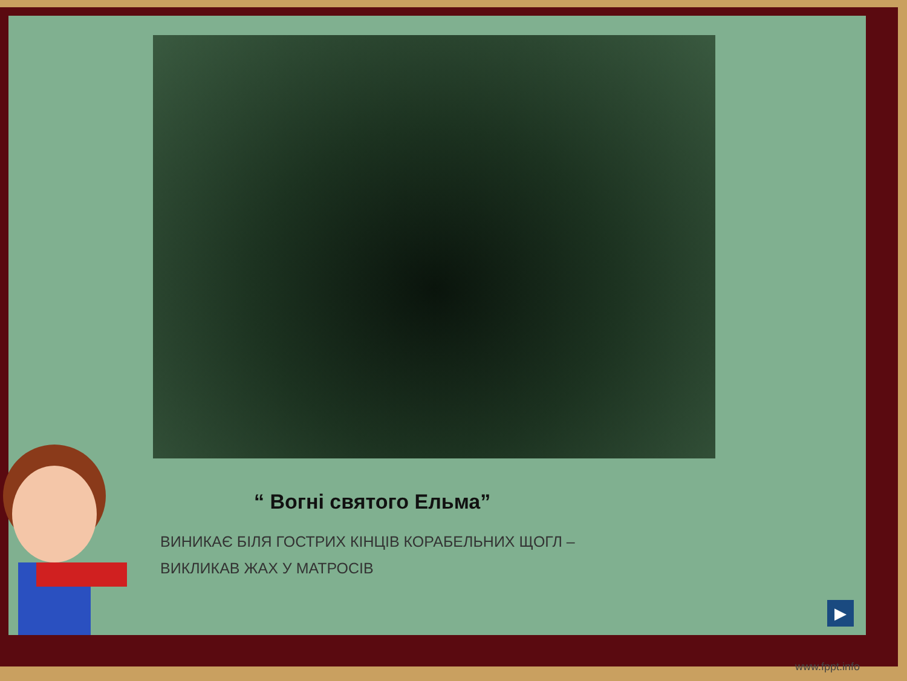“ Вогні святого Ельма”
ВИНИКАЄ БІЛЯ ГОСТРИХ КІНЦІВ КОРАБЕЛЬНИХ ЩОГЛ –
ВИКЛИКАВ ЖАХ У МАТРОСІВ
▶
www.fppt.info